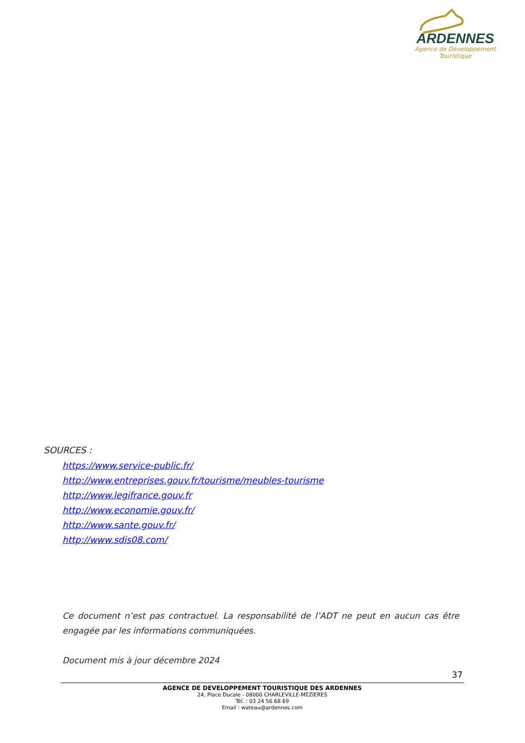ARDENNES
Agence de Développement
Touristique
SOURCES :
https://www.service-public.fr/
http://www.entreprises.gouv.fr/tourisme/meubles-tourisme
http://www.legifrance.gouv.fr
http://www.economie.gouv.fr/
http://www.sante.gouv.fr/
http://www.sdis08.com/
Ce document n’est pas contractuel. La responsabilité de l’ADT ne peut en aucun cas être engagée par les informations communiquées.
Document mis à jour décembre 2024
37
AGENCE DE DEVELOPPEMENT TOURISTIQUE DES ARDENNES
24, Place Ducale - 08000 CHARLEVILLE-MEZIERES
Tél. : 03 24 56 68 69
Email : wateau@ardennes.com